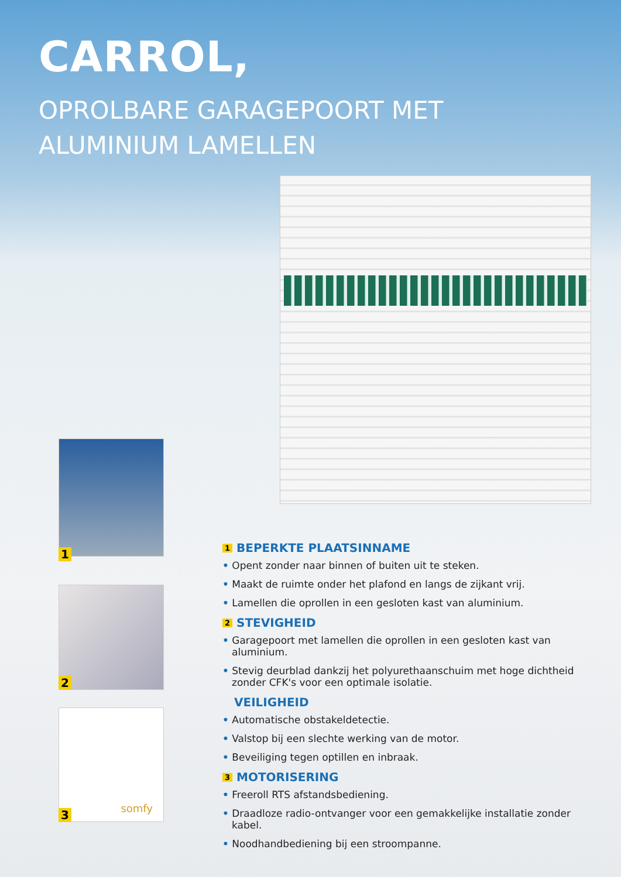CARROL,
OPROLBARE GARAGEPOORT MET
ALUMINIUM LAMELLEN
1
2
somfy
3
1 BEPERKTE PLAATSINNAME
• Opent zonder naar binnen of buiten uit te steken.
• Maakt de ruimte onder het plafond en langs de zijkant vrij.
• Lamellen die oprollen in een gesloten kast van aluminium.
2 STEVIGHEID
• Garagepoort met lamellen die oprollen in een gesloten kast van aluminium.
• Stevig deurblad dankzij het polyurethaanschuim met hoge dichtheid zonder CFK's voor een optimale isolatie.
VEILIGHEID
• Automatische obstakeldetectie.
• Valstop bij een slechte werking van de motor.
• Beveiliging tegen optillen en inbraak.
3 MOTORISERING
• Freeroll RTS afstandsbediening.
• Draadloze radio-ontvanger voor een gemakkelijke installatie zonder kabel.
• Noodhandbediening bij een stroompanne.